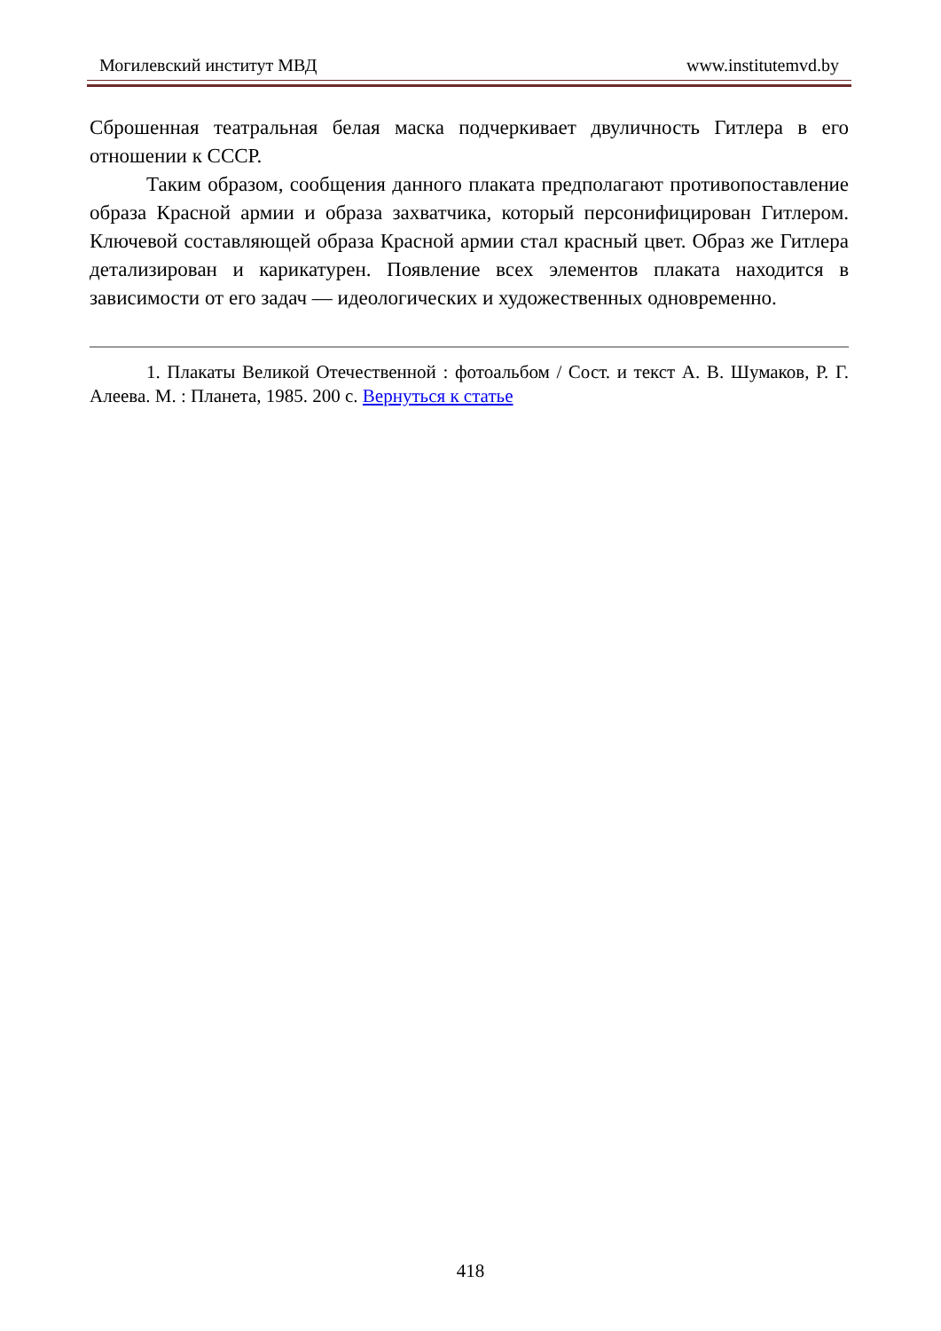Могилевский институт МВД www.institutemvd.by
Сброшенная театральная белая маска подчеркивает двуличность Гитлера в его отношении к СССР.
Таким образом, сообщения данного плаката предполагают противопоставление образа Красной армии и образа захватчика, который персонифицирован Гитлером. Ключевой составляющей образа Красной армии стал красный цвет. Образ же Гитлера детализирован и карикатурен. Появление всех элементов плаката находится в зависимости от его задач — идеологических и художественных одновременно.
1. Плакаты Великой Отечественной : фотоальбом / Сост. и текст А. В. Шумаков, Р. Г. Алеева. М. : Планета, 1985. 200 с. Вернуться к статье
418